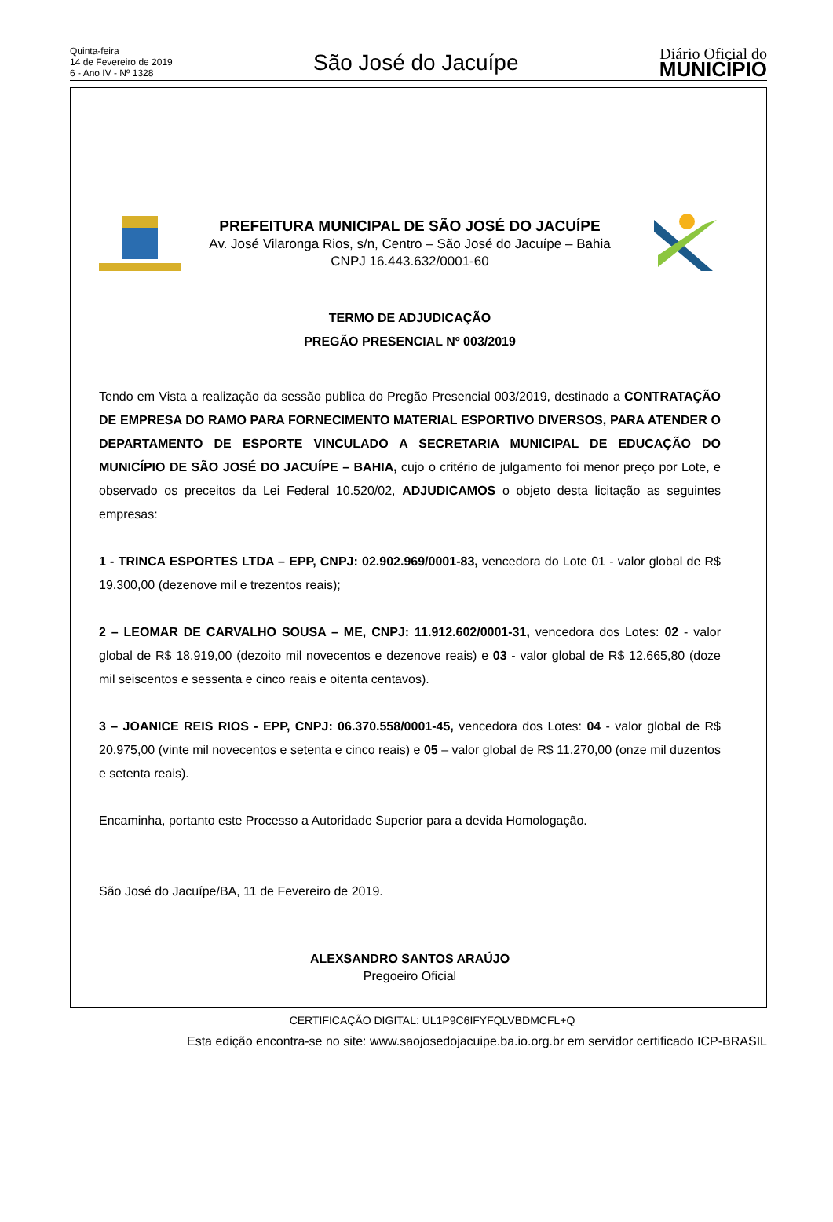Quinta-feira
14 de Fevereiro de 2019
6 - Ano IV - Nº 1328
São José do Jacuípe
Diário Oficial do
MUNICÍPIO
PREFEITURA MUNICIPAL DE SÃO JOSÉ DO JACUÍPE
Av. José Vilaronga Rios, s/n, Centro – São José do Jacuípe – Bahia
CNPJ 16.443.632/0001-60
TERMO DE ADJUDICAÇÃO
PREGÃO PRESENCIAL Nº 003/2019
Tendo em Vista a realização da sessão publica do Pregão Presencial 003/2019, destinado a CONTRATAÇÃO DE EMPRESA DO RAMO PARA FORNECIMENTO MATERIAL ESPORTIVO DIVERSOS, PARA ATENDER O DEPARTAMENTO DE ESPORTE VINCULADO A SECRETARIA MUNICIPAL DE EDUCAÇÃO DO MUNICÍPIO DE SÃO JOSÉ DO JACUÍPE – BAHIA, cujo o critério de julgamento foi menor preço por Lote, e observado os preceitos da Lei Federal 10.520/02, ADJUDICAMOS o objeto desta licitação as seguintes empresas:
1 - TRINCA ESPORTES LTDA – EPP, CNPJ: 02.902.969/0001-83, vencedora do Lote 01 - valor global de R$ 19.300,00 (dezenove mil e trezentos reais);
2 – LEOMAR DE CARVALHO SOUSA – ME, CNPJ: 11.912.602/0001-31, vencedora dos Lotes: 02 - valor global de R$ 18.919,00 (dezoito mil novecentos e dezenove reais) e 03 - valor global de R$ 12.665,80 (doze mil seiscentos e sessenta e cinco reais e oitenta centavos).
3 – JOANICE REIS RIOS - EPP, CNPJ: 06.370.558/0001-45, vencedora dos Lotes: 04 - valor global de R$ 20.975,00 (vinte mil novecentos e setenta e cinco reais) e 05 – valor global de R$ 11.270,00 (onze mil duzentos e setenta reais).
Encaminha, portanto este Processo a Autoridade Superior para a devida Homologação.
São José do Jacuípe/BA, 11 de Fevereiro de 2019.
ALEXSANDRO SANTOS ARAÚJO
Pregoeiro Oficial
CERTIFICAÇÃO DIGITAL: UL1P9C6IFYFQLVBDMCFL+Q
Esta edição encontra-se no site: www.saojosedojacuipe.ba.io.org.br em servidor certificado ICP-BRASIL